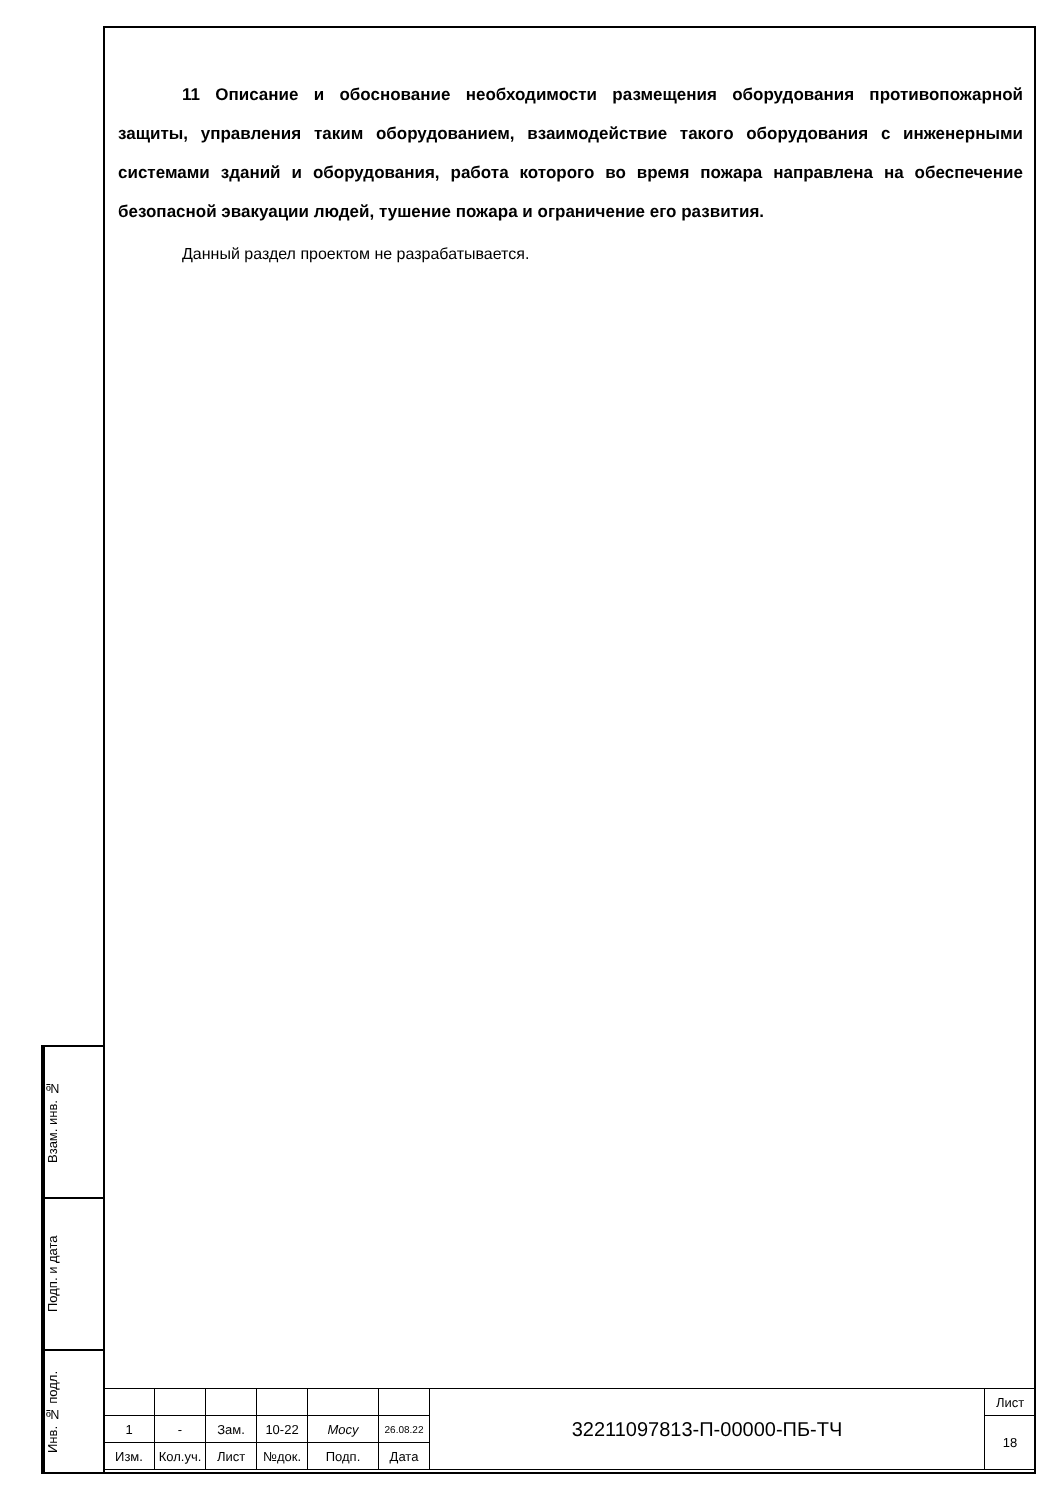11 Описание и обоснование необходимости размещения оборудования противопожарной защиты, управления таким оборудованием, взаимодействие такого оборудования с инженерными системами зданий и оборудования, работа которого во время пожара направлена на обеспечение безопасной эвакуации людей, тушение пожара и ограничение его развития.
Данный раздел проектом не разрабатывается.
Взам. инв. №
Подп. и дата
Инв. № подл.
| | | | | | | 32211097813-П-00000-ПБ-ТЧ | Лист |
| 1 | - | Зам. | 10-22 | Мосу | 26.08.22 | | 18 |
| Изм. | Кол.уч. | Лист | №док. | Подп. | Дата | | |